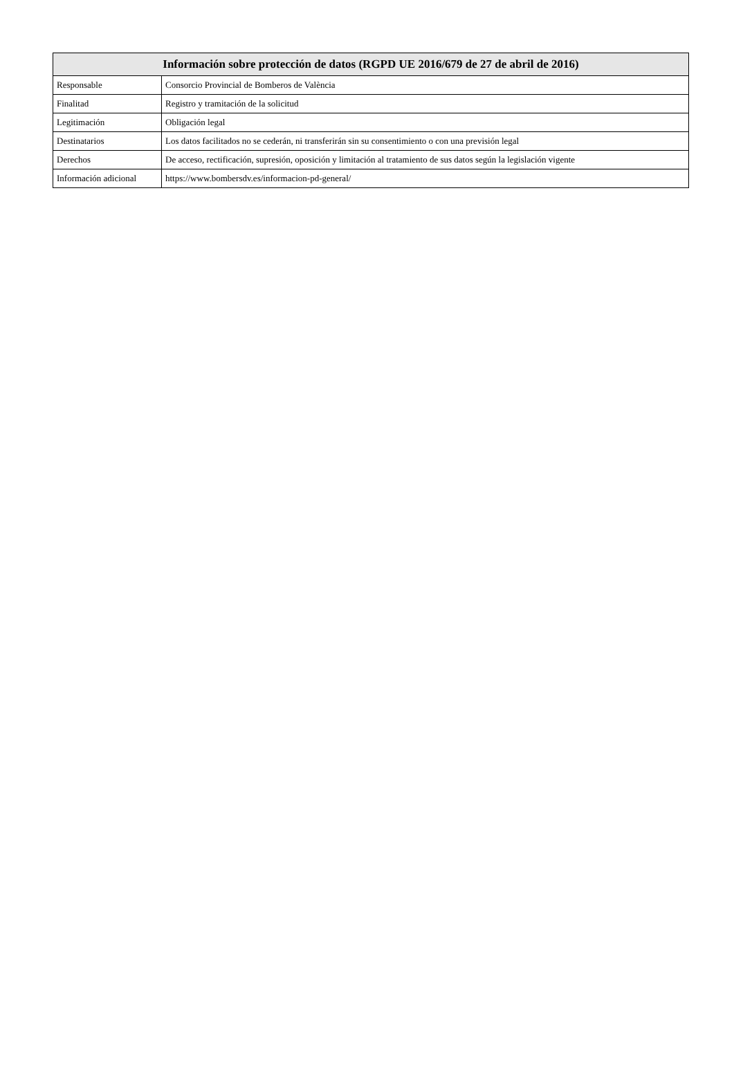| Información sobre protección de datos (RGPD UE 2016/679 de 27 de abril de 2016) | |
| --- | --- |
| Responsable | Consorcio Provincial de Bomberos de València |
| Finalitad | Registro y tramitación de la solicitud |
| Legitimación | Obligación legal |
| Destinatarios | Los datos facilitados no se cederán, ni transferirán sin su consentimiento o con una previsión legal |
| Derechos | De acceso, rectificación, supresión, oposición y limitación al tratamiento de sus datos según la legislación vigente |
| Información adicional | https://www.bombersdv.es/informacion-pd-general/ |